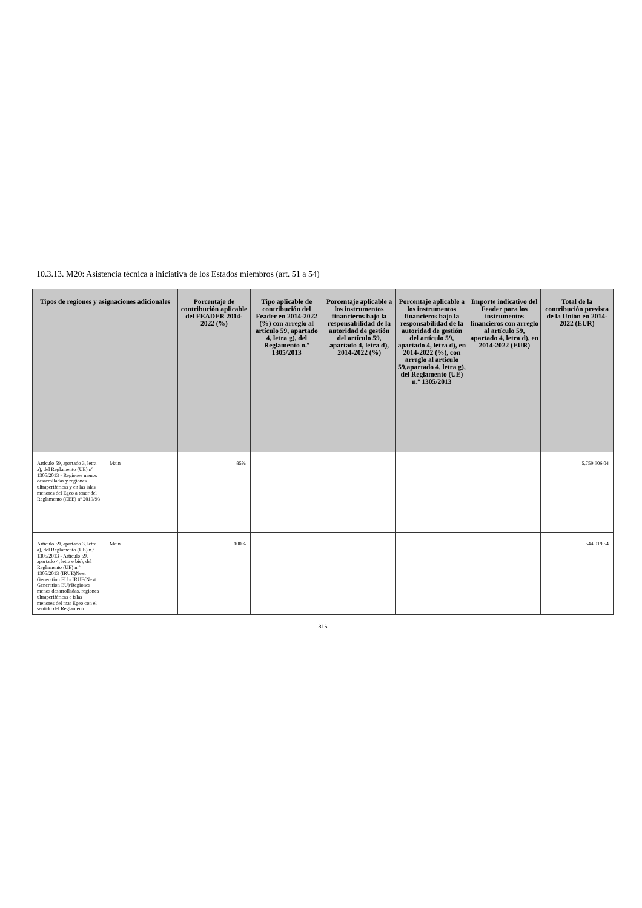10.3.13. M20: Asistencia técnica a iniciativa de los Estados miembros (art. 51 a 54)
| Tipos de regiones y asignaciones adicionales | | Porcentaje de contribución aplicable del FEADER 2014-2022 (%) | Tipo aplicable de contribución del Feader en 2014-2022 (%) con arreglo al artículo 59, apartado 4, letra g), del Reglamento n.º 1305/2013 | Porcentaje aplicable a los instrumentos financieros bajo la responsabilidad de la autoridad de gestión del artículo 59, apartado 4, letra d), 2014-2022 (%) | Porcentaje aplicable a los instrumentos financieros bajo la responsabilidad de la autoridad de gestión del artículo 59, apartado 4, letra d), en 2014-2022 (%), con arreglo al artículo 59,apartado 4, letra g), del Reglamento (UE) n.º 1305/2013 | Importe indicativo del Feader para los instrumentos financieros con arreglo al artículo 59, apartado 4, letra d), en 2014-2022 (EUR) | Total de la contribución prevista de la Unión en 2014-2022 (EUR) |
| --- | --- | --- | --- | --- | --- | --- | --- |
| Artículo 59, apartado 3, letra a), del Reglamento (UE) nº 1305/2013 - Regiones menos desarrolladas y regiones ultraperiféricas y en las islas menores del Egeo a tenor del Reglamento (CEE) nº 2019/93 | Main | 85% | | | | | 5.759.606,04 |
| Artículo 59, apartado 3, letra a), del Reglamento (UE) n.º 1305/2013 - Artículo 59, apartado 4, letra e bis), del Reglamento (UE) n.º 1305/2013 (IRUE)Next Generation EU - IRUE(Next Generation EU)/Regiones menos desarrolladas, regiones ultraperiféricas e islas menores del mar Egeo con el sentido del Reglamento | Main | 100% | | | | | 544.919,54 |
816